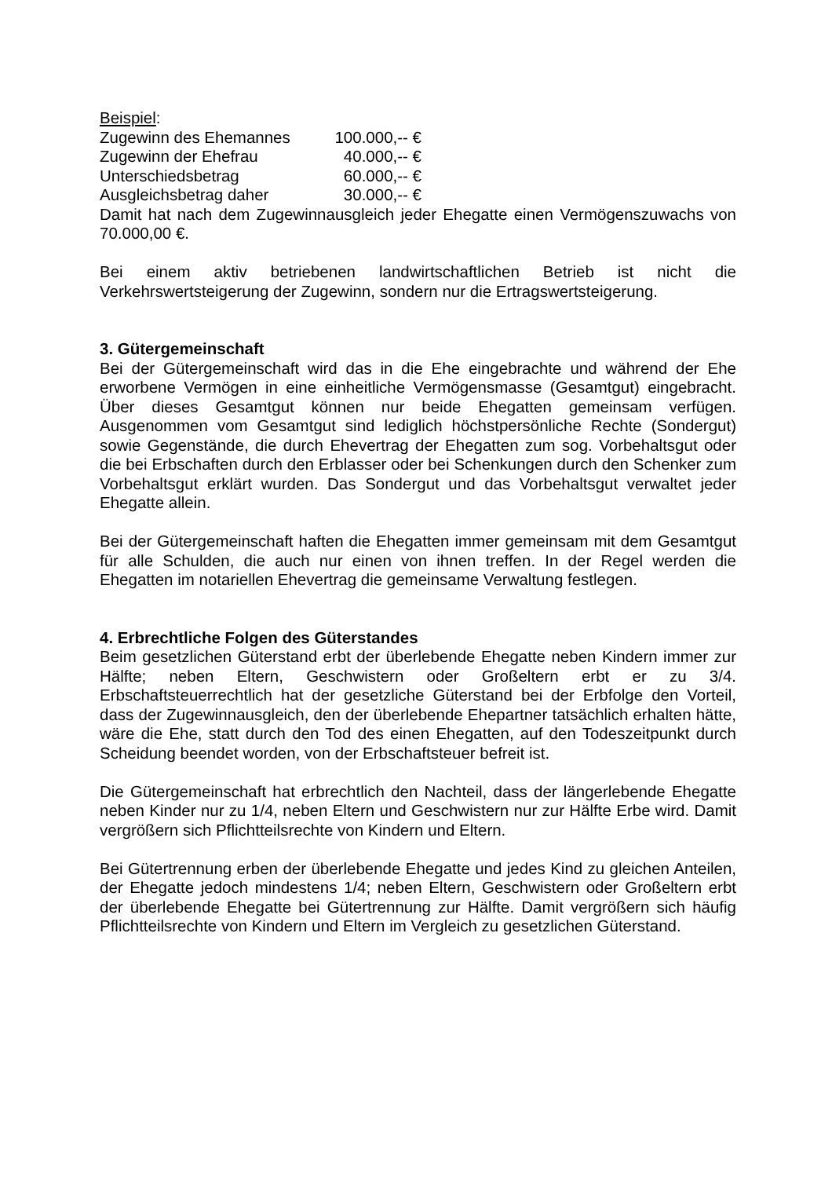Beispiel:
| Zugewinn des Ehemannes | 100.000,-- € |
| Zugewinn der Ehefrau | 40.000,-- € |
| Unterschiedsbetrag | 60.000,-- € |
| Ausgleichsbetrag daher | 30.000,-- € |
Damit hat nach dem Zugewinnausgleich jeder Ehegatte einen Vermögenszuwachs von 70.000,00 €.
Bei einem aktiv betriebenen landwirtschaftlichen Betrieb ist nicht die Verkehrswertsteigerung der Zugewinn, sondern nur die Ertragswertsteigerung.
3. Gütergemeinschaft
Bei der Gütergemeinschaft wird das in die Ehe eingebrachte und während der Ehe erworbene Vermögen in eine einheitliche Vermögensmasse (Gesamtgut) eingebracht. Über dieses Gesamtgut können nur beide Ehegatten gemeinsam verfügen. Ausgenommen vom Gesamtgut sind lediglich höchstpersönliche Rechte (Sondergut) sowie Gegenstände, die durch Ehevertrag der Ehegatten zum sog. Vorbehaltsgut oder die bei Erbschaften durch den Erblasser oder bei Schenkungen durch den Schenker zum Vorbehaltsgut erklärt wurden. Das Sondergut und das Vorbehaltsgut verwaltet jeder Ehegatte allein.
Bei der Gütergemeinschaft haften die Ehegatten immer gemeinsam mit dem Gesamtgut für alle Schulden, die auch nur einen von ihnen treffen. In der Regel werden die Ehegatten im notariellen Ehevertrag die gemeinsame Verwaltung festlegen.
4. Erbrechtliche Folgen des Güterstandes
Beim gesetzlichen Güterstand erbt der überlebende Ehegatte neben Kindern immer zur Hälfte; neben Eltern, Geschwistern oder Großeltern erbt er zu 3/4. Erbschaftsteuerrechtlich hat der gesetzliche Güterstand bei der Erbfolge den Vorteil, dass der Zugewinnausgleich, den der überlebende Ehepartner tatsächlich erhalten hätte, wäre die Ehe, statt durch den Tod des einen Ehegatten, auf den Todeszeitpunkt durch Scheidung beendet worden, von der Erbschaftsteuer befreit ist.
Die Gütergemeinschaft hat erbrechtlich den Nachteil, dass der längerlebende Ehegatte neben Kinder nur zu 1/4, neben Eltern und Geschwistern nur zur Hälfte Erbe wird. Damit vergrößern sich Pflichtteilsrechte von Kindern und Eltern.
Bei Gütertrennung erben der überlebende Ehegatte und jedes Kind zu gleichen Anteilen, der Ehegatte jedoch mindestens 1/4; neben Eltern, Geschwistern oder Großeltern erbt der überlebende Ehegatte bei Gütertrennung zur Hälfte. Damit vergrößern sich häufig Pflichtteilsrechte von Kindern und Eltern im Vergleich zu gesetzlichen Güterstand.